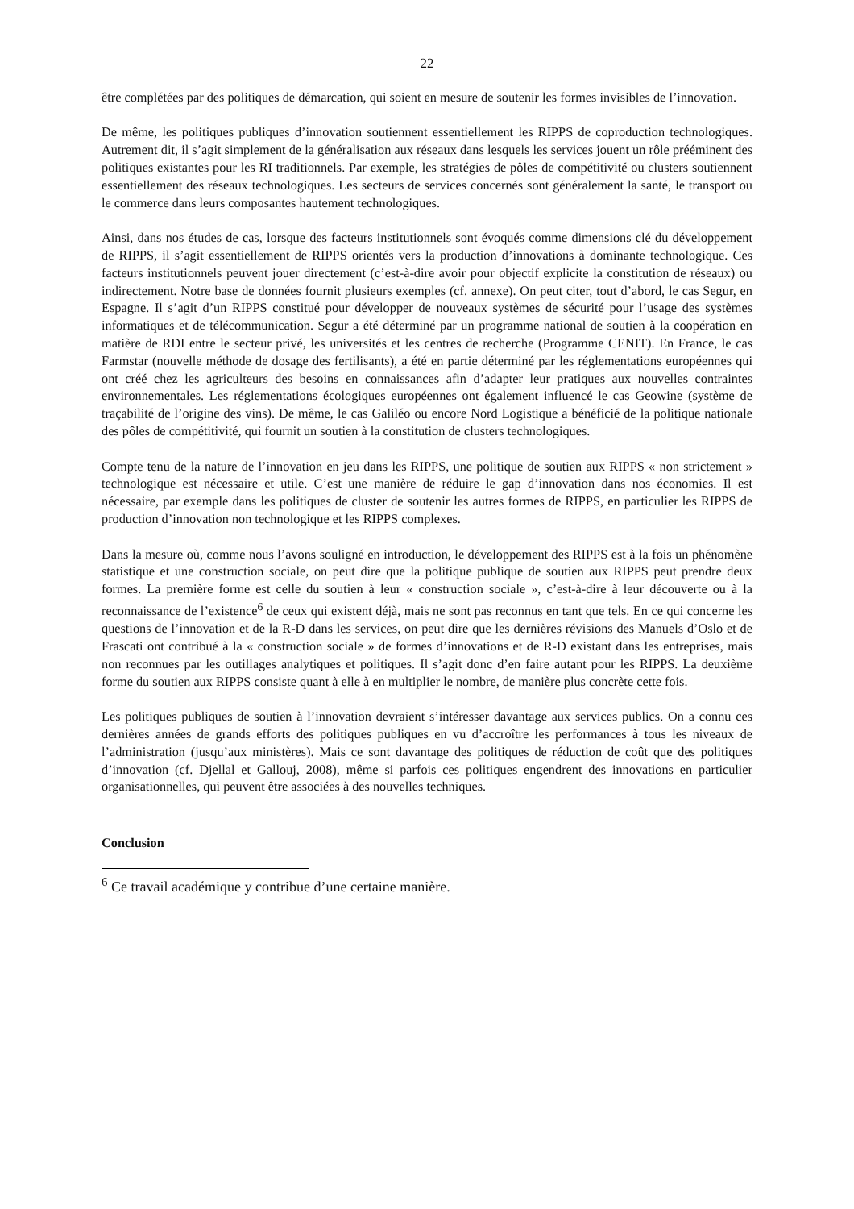22
être complétées par des politiques de démarcation, qui soient en mesure de soutenir les formes invisibles de l’innovation.
De même, les politiques publiques d’innovation soutiennent essentiellement les RIPPS de coproduction technologiques. Autrement dit, il s’agit simplement de la généralisation aux réseaux dans lesquels les services jouent un rôle prééminent des politiques existantes pour les RI traditionnels. Par exemple, les stratégies de pôles de compétitivité ou clusters soutiennent essentiellement des réseaux technologiques. Les secteurs de services concernés sont généralement la santé, le transport ou le commerce dans leurs composantes hautement technologiques.
Ainsi, dans nos études de cas, lorsque des facteurs institutionnels sont évoqués comme dimensions clé du développement de RIPPS, il s’agit essentiellement de RIPPS orientés vers la production d’innovations à dominante technologique. Ces facteurs institutionnels peuvent jouer directement (c’est-à-dire avoir pour objectif explicite la constitution de réseaux) ou indirectement. Notre base de données fournit plusieurs exemples (cf. annexe). On peut citer, tout d’abord, le cas Segur, en Espagne. Il s’agit d’un RIPPS constitué pour développer de nouveaux systèmes de sécurité pour l’usage des systèmes informatiques et de télécommunication. Segur a été déterminé par un programme national de soutien à la coopération en matière de RDI entre le secteur privé, les universités et les centres de recherche (Programme CENIT). En France, le cas Farmstar (nouvelle méthode de dosage des fertilisants), a été en partie déterminé par les réglementations européennes qui ont créé chez les agriculteurs des besoins en connaissances afin d’adapter leur pratiques aux nouvelles contraintes environnementales. Les réglementations écologiques européennes ont également influencé le cas Geowine (système de traçabilité de l’origine des vins). De même, le cas Galiléo ou encore Nord Logistique a bénéficié de la politique nationale des pôles de compétitivité, qui fournit un soutien à la constitution de clusters technologiques.
Compte tenu de la nature de l’innovation en jeu dans les RIPPS, une politique de soutien aux RIPPS « non strictement » technologique est nécessaire et utile. C’est une manière de réduire le gap d’innovation dans nos économies. Il est nécessaire, par exemple dans les politiques de cluster de soutenir les autres formes de RIPPS, en particulier les RIPPS de production d’innovation non technologique et les RIPPS complexes.
Dans la mesure où, comme nous l’avons souligné en introduction, le développement des RIPPS est à la fois un phénomène statistique et une construction sociale, on peut dire que la politique publique de soutien aux RIPPS peut prendre deux formes. La première forme est celle du soutien à leur « construction sociale », c’est-à-dire à leur découverte ou à la reconnaissance de l’existence<sup>6</sup> de ceux qui existent déjà, mais ne sont pas reconnus en tant que tels. En ce qui concerne les questions de l’innovation et de la R-D dans les services, on peut dire que les dernières révisions des Manuels d’Oslo et de Frascati ont contribué à la « construction sociale » de formes d’innovations et de R-D existant dans les entreprises, mais non reconnues par les outillages analytiques et politiques. Il s’agit donc d’en faire autant pour les RIPPS. La deuxième forme du soutien aux RIPPS consiste quant à elle à en multiplier le nombre, de manière plus concrète cette fois.
Les politiques publiques de soutien à l’innovation devraient s’intéresser davantage aux services publics. On a connu ces dernières années de grands efforts des politiques publiques en vu d’accroître les performances à tous les niveaux de l’administration (jusqu’aux ministères). Mais ce sont davantage des politiques de réduction de coût que des politiques d’innovation (cf. Djellal et Gallouj, 2008), même si parfois ces politiques engendrent des innovations en particulier organisationnelles, qui peuvent être associées à des nouvelles techniques.
Conclusion
<sup>6</sup> Ce travail académique y contribue d’une certaine manière.